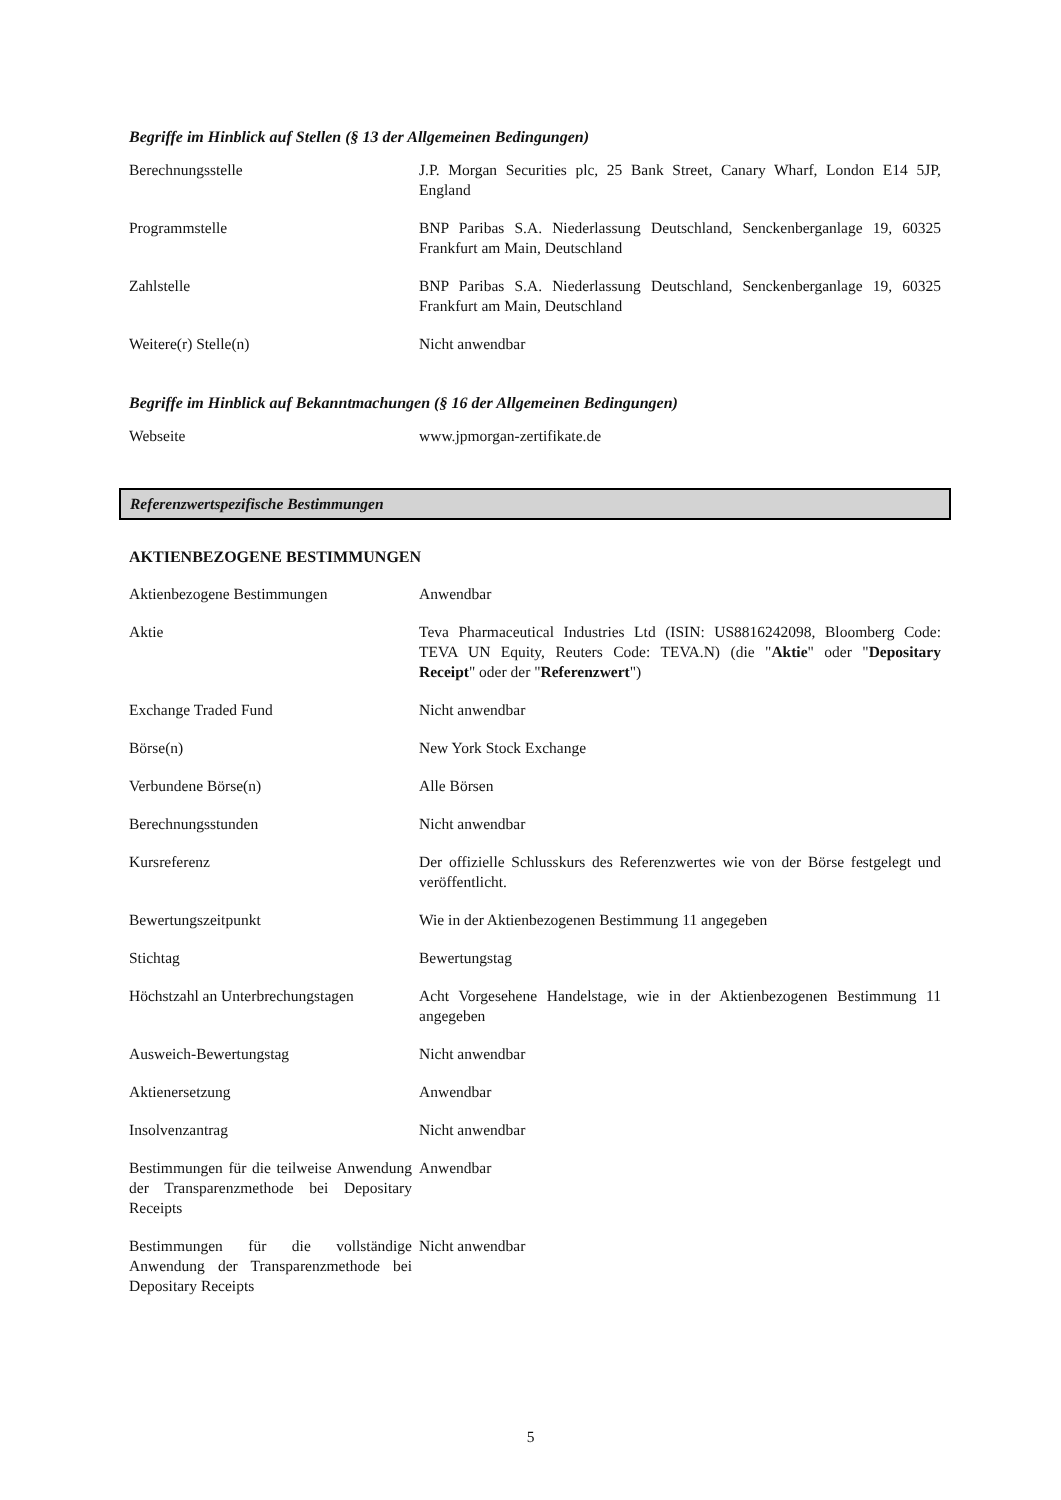Begriffe im Hinblick auf Stellen (§ 13 der Allgemeinen Bedingungen)
| Berechnungsstelle | J.P. Morgan Securities plc, 25 Bank Street, Canary Wharf, London E14 5JP, England |
| Programmstelle | BNP Paribas S.A. Niederlassung Deutschland, Senckenberganlage 19, 60325 Frankfurt am Main, Deutschland |
| Zahlstelle | BNP Paribas S.A. Niederlassung Deutschland, Senckenberganlage 19, 60325 Frankfurt am Main, Deutschland |
| Weitere(r) Stelle(n) | Nicht anwendbar |
Begriffe im Hinblick auf Bekanntmachungen (§ 16 der Allgemeinen Bedingungen)
| Webseite | www.jpmorgan-zertifikate.de |
Referenzwertspezifische Bestimmungen
AKTIENBEZOGENE BESTIMMUNGEN
| Aktienbezogene Bestimmungen | Anwendbar |
| Aktie | Teva Pharmaceutical Industries Ltd (ISIN: US8816242098, Bloomberg Code: TEVA UN Equity, Reuters Code: TEVA.N) (die " Aktie " oder " Depositary Receipt " oder der " Referenzwert ") |
| Exchange Traded Fund | Nicht anwendbar |
| Börse(n) | New York Stock Exchange |
| Verbundene Börse(n) | Alle Börsen |
| Berechnungsstunden | Nicht anwendbar |
| Kursreferenz | Der offizielle Schlusskurs des Referenzwertes wie von der Börse festgelegt und veröffentlicht. |
| Bewertungszeitpunkt | Wie in der Aktienbezogenen Bestimmung 11 angegeben |
| Stichtag | Bewertungstag |
| Höchstzahl an Unterbrechungstagen | Acht Vorgesehene Handelstage, wie in der Aktienbezogenen Bestimmung 11 angegeben |
| Ausweich-Bewertungstag | Nicht anwendbar |
| Aktienersetzung | Anwendbar |
| Insolvenzantrag | Nicht anwendbar |
| Bestimmungen für die teilweise Anwendung der Transparenzmethode bei Depositary Receipts | Anwendbar |
| Bestimmungen für die vollständige Anwendung der Transparenzmethode bei Depositary Receipts | Nicht anwendbar |
5